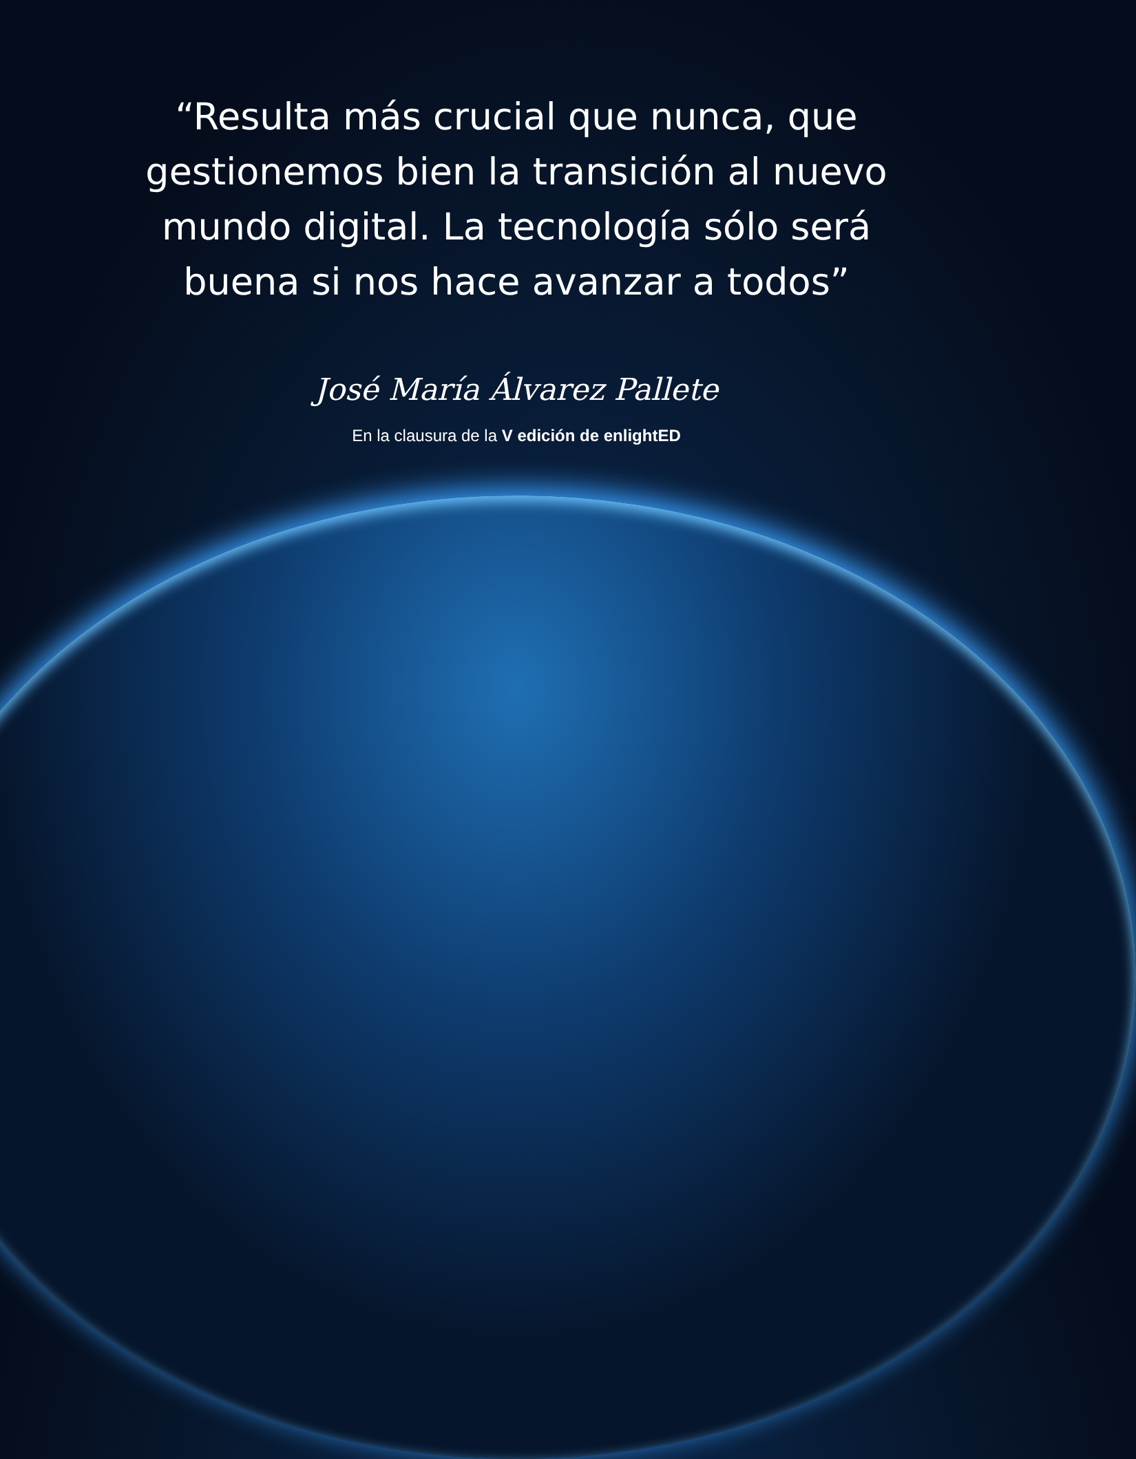“Resulta más crucial que nunca, que gestionemos bien la transición al nuevo mundo digital. La tecnología sólo será buena si nos hace avanzar a todos”
José María Álvarez Pallete
En la clausura de la V edición de enlightED